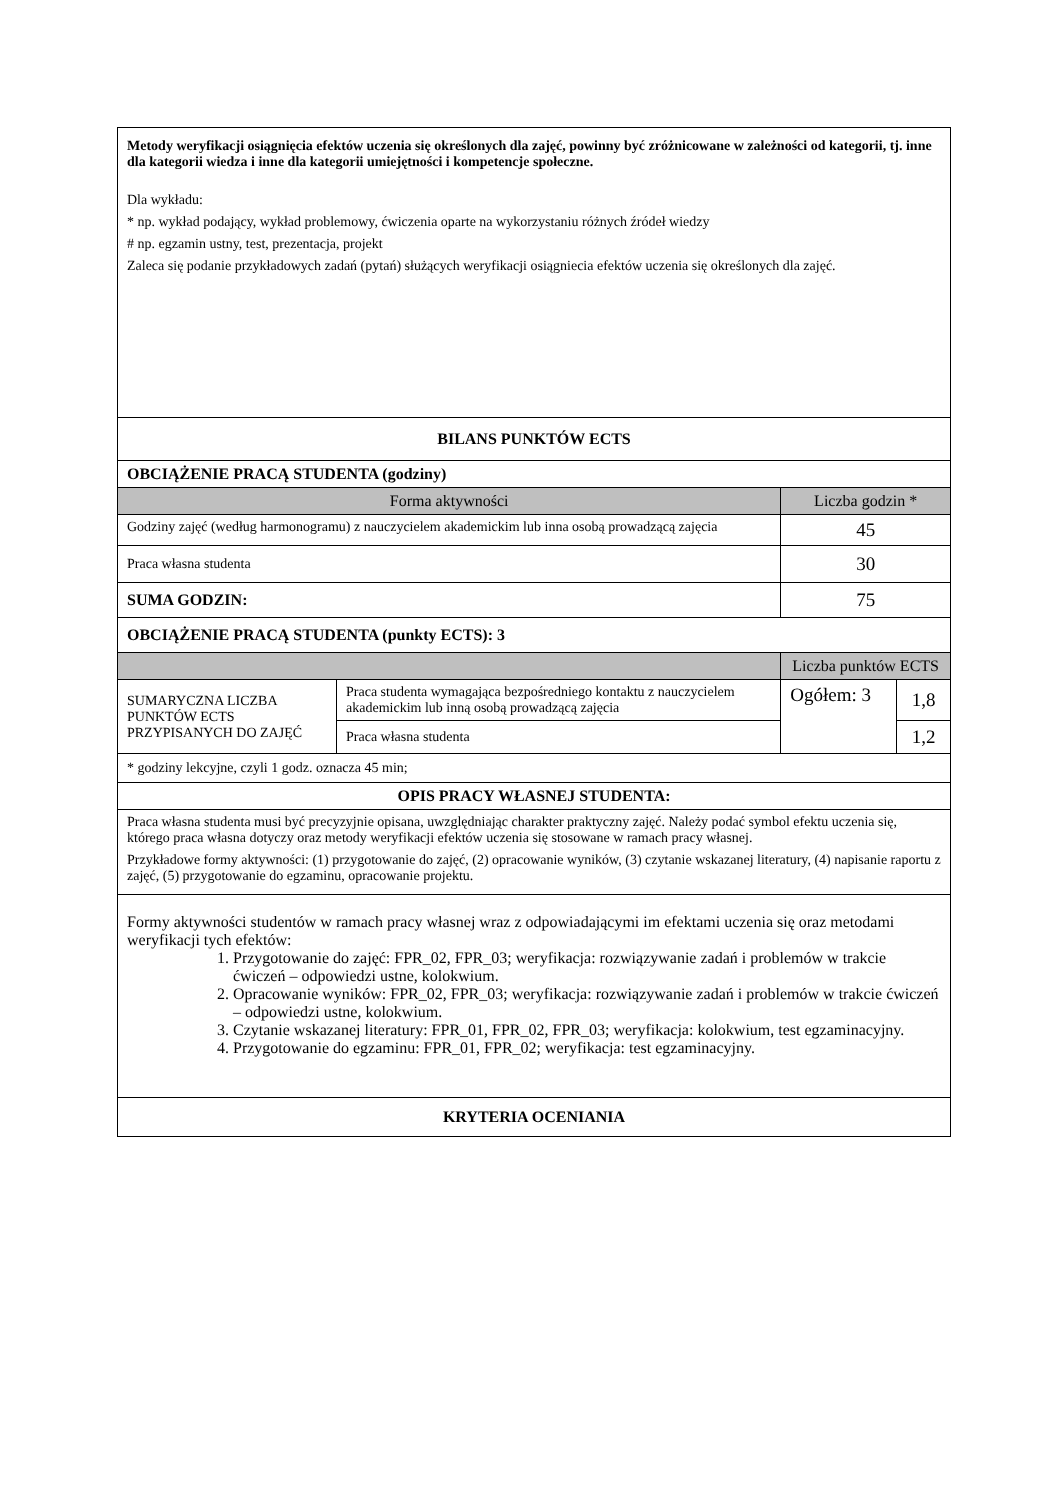| Metody weryfikacji osiągnięcia efektów uczenia się określonych dla zajęć, powinny być zróżnicowane w zależności od kategorii, tj. inne dla kategorii wiedza i inne dla kategorii umiejętności i kompetencje społeczne. Dla wykładu: * np. wykład podający, wykład problemowy, ćwiczenia oparte na wykorzystaniu różnych źródeł wiedzy # np. egzamin ustny, test, prezentacja, projekt Zaleca się podanie przykładowych zadań (pytań) służących weryfikacji osiągniecia efektów uczenia się określonych dla zajęć. | | | |
| BILANS PUNKTÓW ECTS | | | |
| OBCIĄŻENIE PRACĄ STUDENTA (godziny) | | | |
| Forma aktywności | | Liczba godzin * | |
| Godziny zajęć (według harmonogramu) z nauczycielem akademickim lub inna osobą prowadzącą zajęcia | | 45 | |
| Praca własna studenta | | 30 | |
| SUMA GODZIN: | | 75 | |
| OBCIĄŻENIE PRACĄ STUDENTA (punkty ECTS): 3 | | | |
| | | Liczba punktów ECTS | |
| SUMARYCZNA LICZBA PUNKTÓW ECTS PRZYPISANYCH DO ZAJĘĆ | Praca studenta wymagająca bezpośredniego kontaktu z nauczycielem akademickim lub inną osobą prowadzącą zajęcia | Ogółem: 3 | 1,8 |
| | Praca własna studenta | | 1,2 |
| * godziny lekcyjne, czyli 1 godz. oznacza 45 min; | | | |
| OPIS PRACY WŁASNEJ STUDENTA: | | | |
| Praca własna studenta musi być precyzyjnie opisana, uwzględniając charakter praktyczny zajęć. Należy podać symbol efektu uczenia się, którego praca własna dotyczy oraz metody weryfikacji efektów uczenia się stosowane w ramach pracy własnej. Przykładowe formy aktywności: (1) przygotowanie do zajęć, (2) opracowanie wyników, (3) czytanie wskazanej literatury, (4) napisanie raportu z zajęć, (5) przygotowanie do egzaminu, opracowanie projektu. | | | |
| Formy aktywności studentów w ramach pracy własnej wraz z odpowiadającymi im efektami uczenia się oraz metodami weryfikacji tych efektów: 1. Przygotowanie do zajęć: FPR_02, FPR_03; weryfikacja: rozwiązywanie zadań i problemów w trakcie ćwiczeń – odpowiedzi ustne, kolokwium. 2. Opracowanie wyników: FPR_02, FPR_03; weryfikacja: rozwiązywanie zadań i problemów w trakcie ćwiczeń – odpowiedzi ustne, kolokwium. 3. Czytanie wskazanej literatury: FPR_01, FPR_02, FPR_03; weryfikacja: kolokwium, test egzaminacyjny. 4. Przygotowanie do egzaminu: FPR_01, FPR_02; weryfikacja: test egzaminacyjny. | | | |
| KRYTERIA OCENIANIA | | | |